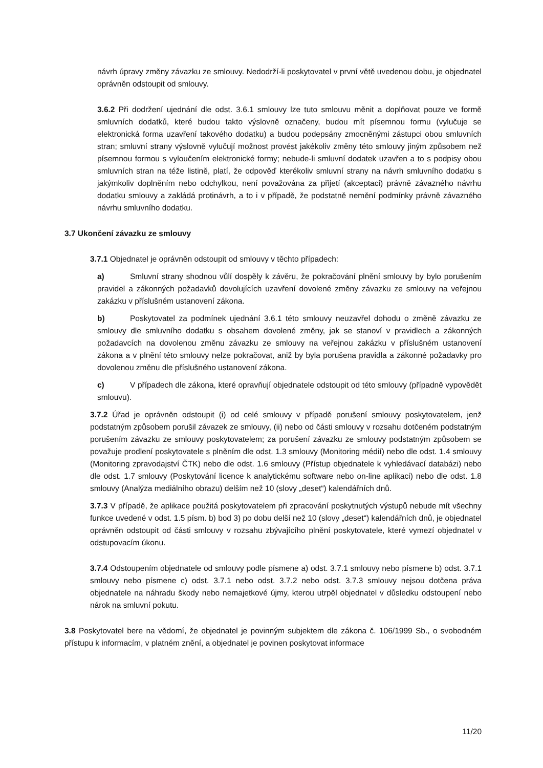návrh úpravy změny závazku ze smlouvy. Nedodrží-li poskytovatel v první větě uvedenou dobu, je objednatel oprávněn odstoupit od smlouvy.
3.6.2 Při dodržení ujednání dle odst. 3.6.1 smlouvy lze tuto smlouvu měnit a doplňovat pouze ve formě smluvních dodatků, které budou takto výslovně označeny, budou mít písemnou formu (vylučuje se elektronická forma uzavření takového dodatku) a budou podepsány zmocněnými zástupci obou smluvních stran; smluvní strany výslovně vylučují možnost provést jakékoliv změny této smlouvy jiným způsobem než písemnou formou s vyloučením elektronické formy; nebude-li smluvní dodatek uzavřen a to s podpisy obou smluvních stran na téže listině, platí, že odpověď kterékoliv smluvní strany na návrh smluvního dodatku s jakýmkoliv doplněním nebo odchylkou, není považována za přijetí (akceptaci) právně závazného návrhu dodatku smlouvy a zakládá protinávrh, a to i v případě, že podstatně nemění podmínky právně závazného návrhu smluvního dodatku.
3.7 Ukončení závazku ze smlouvy
3.7.1 Objednatel je oprávněn odstoupit od smlouvy v těchto případech:
a) Smluvní strany shodnou vůlí dospěly k závěru, že pokračování plnění smlouvy by bylo porušením pravidel a zákonných požadavků dovolujících uzavření dovolené změny závazku ze smlouvy na veřejnou zakázku v příslušném ustanovení zákona.
b) Poskytovatel za podmínek ujednání 3.6.1 této smlouvy neuzavřel dohodu o změně závazku ze smlouvy dle smluvního dodatku s obsahem dovolené změny, jak se stanoví v pravidlech a zákonných požadavcích na dovolenou změnu závazku ze smlouvy na veřejnou zakázku v příslušném ustanovení zákona a v plnění této smlouvy nelze pokračovat, aniž by byla porušena pravidla a zákonné požadavky pro dovolenou změnu dle příslušného ustanovení zákona.
c) V případech dle zákona, které opravňují objednatele odstoupit od této smlouvy (případně vypovědět smlouvu).
3.7.2 Úřad je oprávněn odstoupit (i) od celé smlouvy v případě porušení smlouvy poskytovatelem, jenž podstatným způsobem porušil závazek ze smlouvy, (ii) nebo od části smlouvy v rozsahu dotčeném podstatným porušením závazku ze smlouvy poskytovatelem; za porušení závazku ze smlouvy podstatným způsobem se považuje prodlení poskytovatele s plněním dle odst. 1.3 smlouvy (Monitoring médií) nebo dle odst. 1.4 smlouvy (Monitoring zpravodajství ČTK) nebo dle odst. 1.6 smlouvy (Přístup objednatele k vyhledávací databázi) nebo dle odst. 1.7 smlouvy (Poskytování licence k analytickému software nebo on-line aplikaci) nebo dle odst. 1.8 smlouvy (Analýza mediálního obrazu) delším než 10 (slovy „deset“) kalendářních dnů.
3.7.3 V případě, že aplikace použitá poskytovatelem při zpracování poskytnutých výstupů nebude mít všechny funkce uvedené v odst. 1.5 písm. b) bod 3) po dobu delší než 10 (slovy „deset“) kalendářních dnů, je objednatel oprávněn odstoupit od části smlouvy v rozsahu zbývajícího plnění poskytovatele, které vymezí objednatel v odstupovacím úkonu.
3.7.4 Odstoupením objednatele od smlouvy podle písmene a) odst. 3.7.1 smlouvy nebo písmene b) odst. 3.7.1 smlouvy nebo písmene c) odst. 3.7.1 nebo odst. 3.7.2 nebo odst. 3.7.3 smlouvy nejsou dotčena práva objednatele na náhradu škody nebo nemajetkové újmy, kterou utrpěl objednatel v důsledku odstoupení nebo nárok na smluvní pokutu.
3.8 Poskytovatel bere na vědomí, že objednatel je povinným subjektem dle zákona č. 106/1999 Sb., o svobodném přístupu k informacím, v platném znění, a objednatel je povinen poskytovat informace
11/20